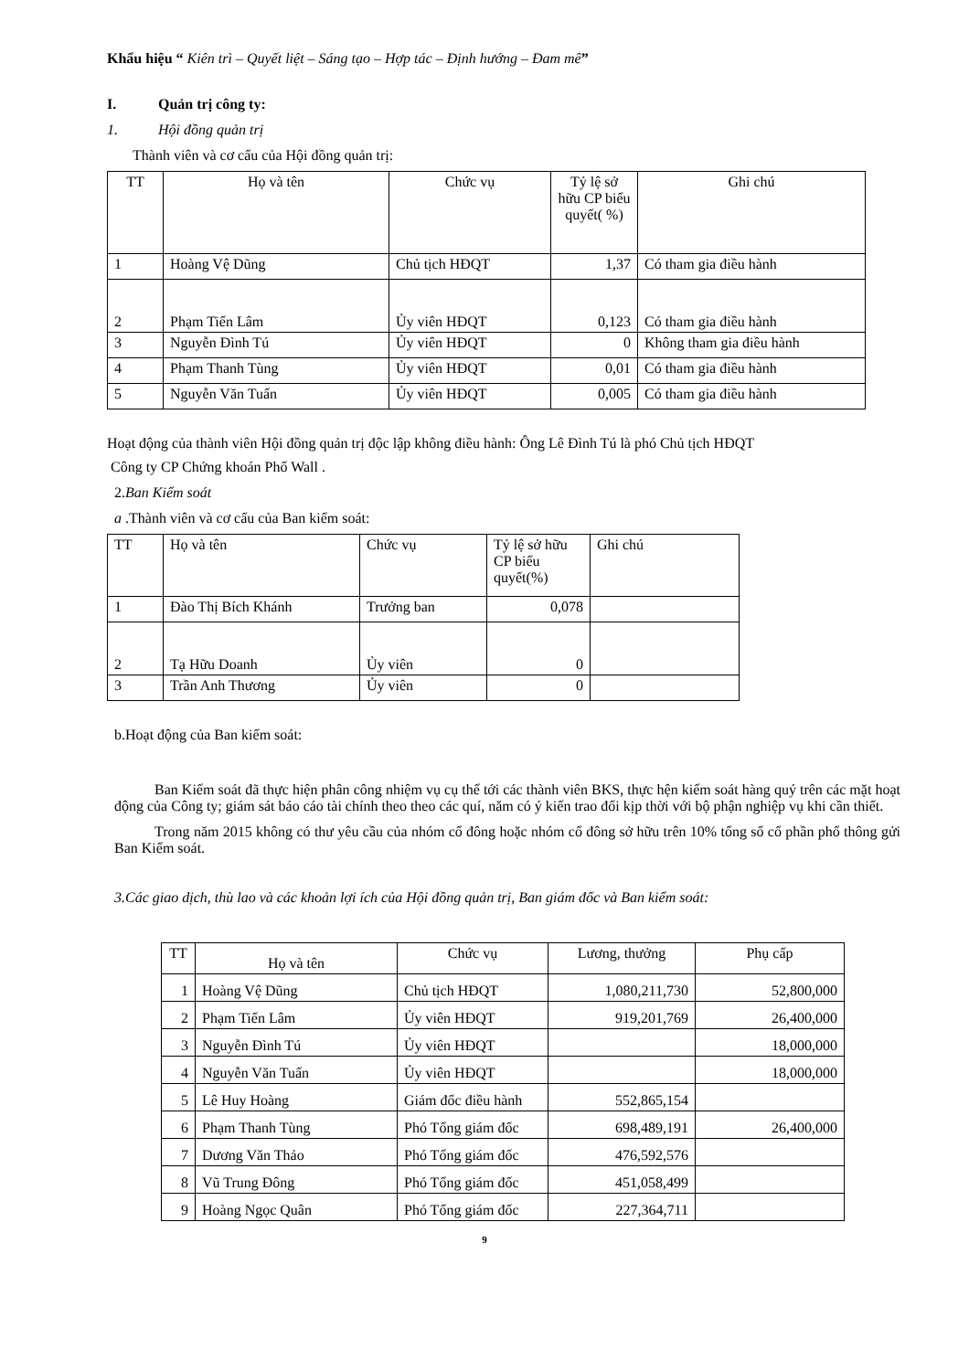Khẩu hiệu “ Kiên trì – Quyết liệt – Sáng tạo – Hợp tác – Định hướng – Đam mê”
I. Quản trị công ty:
1. Hội đồng quản trị
Thành viên và cơ cấu của Hội đồng quản trị:
| TT | Họ và tên | Chức vụ | Tỷ lệ sở hữu CP biểu quyết( %) | Ghi chú |
| --- | --- | --- | --- | --- |
| 1 | Hoàng Vệ Dũng | Chủ tịch HĐQT | 1,37 | Có tham gia điều hành |
| 2 | Phạm Tiến Lâm | Ủy viên HĐQT | 0,123 | Có tham gia điều hành |
| 3 | Nguyễn Đình Tú | Ủy viên HĐQT | 0 | Không tham gia điều hành |
| 4 | Phạm Thanh Tùng | Ủy viên HĐQT | 0,01 | Có tham gia điều hành |
| 5 | Nguyễn Văn Tuấn | Ủy viên HĐQT | 0,005 | Có tham gia điều hành |
Hoạt động của thành viên Hội đồng quản trị độc lập không điều hành: Ông Lê Đình Tú là phó Chủ tịch HĐQT
Công ty CP Chứng khoán Phố Wall .
2.Ban Kiểm soát
a .Thành viên và cơ cấu của Ban kiểm soát:
| TT | Họ và tên | Chức vụ | Tỷ lệ sở hữu CP biểu quyết(%) | Ghi chú |
| --- | --- | --- | --- | --- |
| 1 | Đào Thị Bích Khánh | Trưởng ban | 0,078 | |
| 2 | Tạ Hữu Doanh | Ủy viên | 0 | |
| 3 | Trần Anh Thương | Ủy viên | 0 | |
b.Hoạt động của Ban kiểm soát:
Ban Kiểm soát đã thực hiện phân công nhiệm vụ cụ thể tới các thành viên BKS, thực hện kiểm soát hàng quý trên các mặt hoạt động của Công ty; giám sát báo cáo tài chính theo theo các quí, năm có ý kiến trao đổi kịp thời với bộ phận nghiệp vụ khi cần thiết.
Trong năm 2015 không có thư yêu cầu của nhóm cổ đông hoặc nhóm cổ đông sở hữu trên 10% tổng số cổ phần phổ thông gửi Ban Kiểm soát.
3.Các giao dịch, thù lao và các khoản lợi ích của Hội đồng quản trị, Ban giám đốc và Ban kiểm soát:
| TT | Họ và tên | Chức vụ | Lương, thưởng | Phụ cấp |
| --- | --- | --- | --- | --- |
| 1 | Hoàng Vệ Dũng | Chủ tịch HĐQT | 1,080,211,730 | 52,800,000 |
| 2 | Phạm Tiến Lâm | Ủy viên HĐQT | 919,201,769 | 26,400,000 |
| 3 | Nguyễn Đình Tú | Ủy viên HĐQT | | 18,000,000 |
| 4 | Nguyễn Văn Tuấn | Ủy viên HĐQT | | 18,000,000 |
| 5 | Lê Huy Hoàng | Giám đốc điều hành | 552,865,154 | |
| 6 | Phạm Thanh Tùng | Phó Tổng giám đốc | 698,489,191 | 26,400,000 |
| 7 | Dương Văn Thảo | Phó Tổng giám đốc | 476,592,576 | |
| 8 | Vũ Trung Đông | Phó Tổng giám đốc | 451,058,499 | |
| 9 | Hoàng Ngọc Quân | Phó Tổng giám đốc | 227,364,711 | |
9